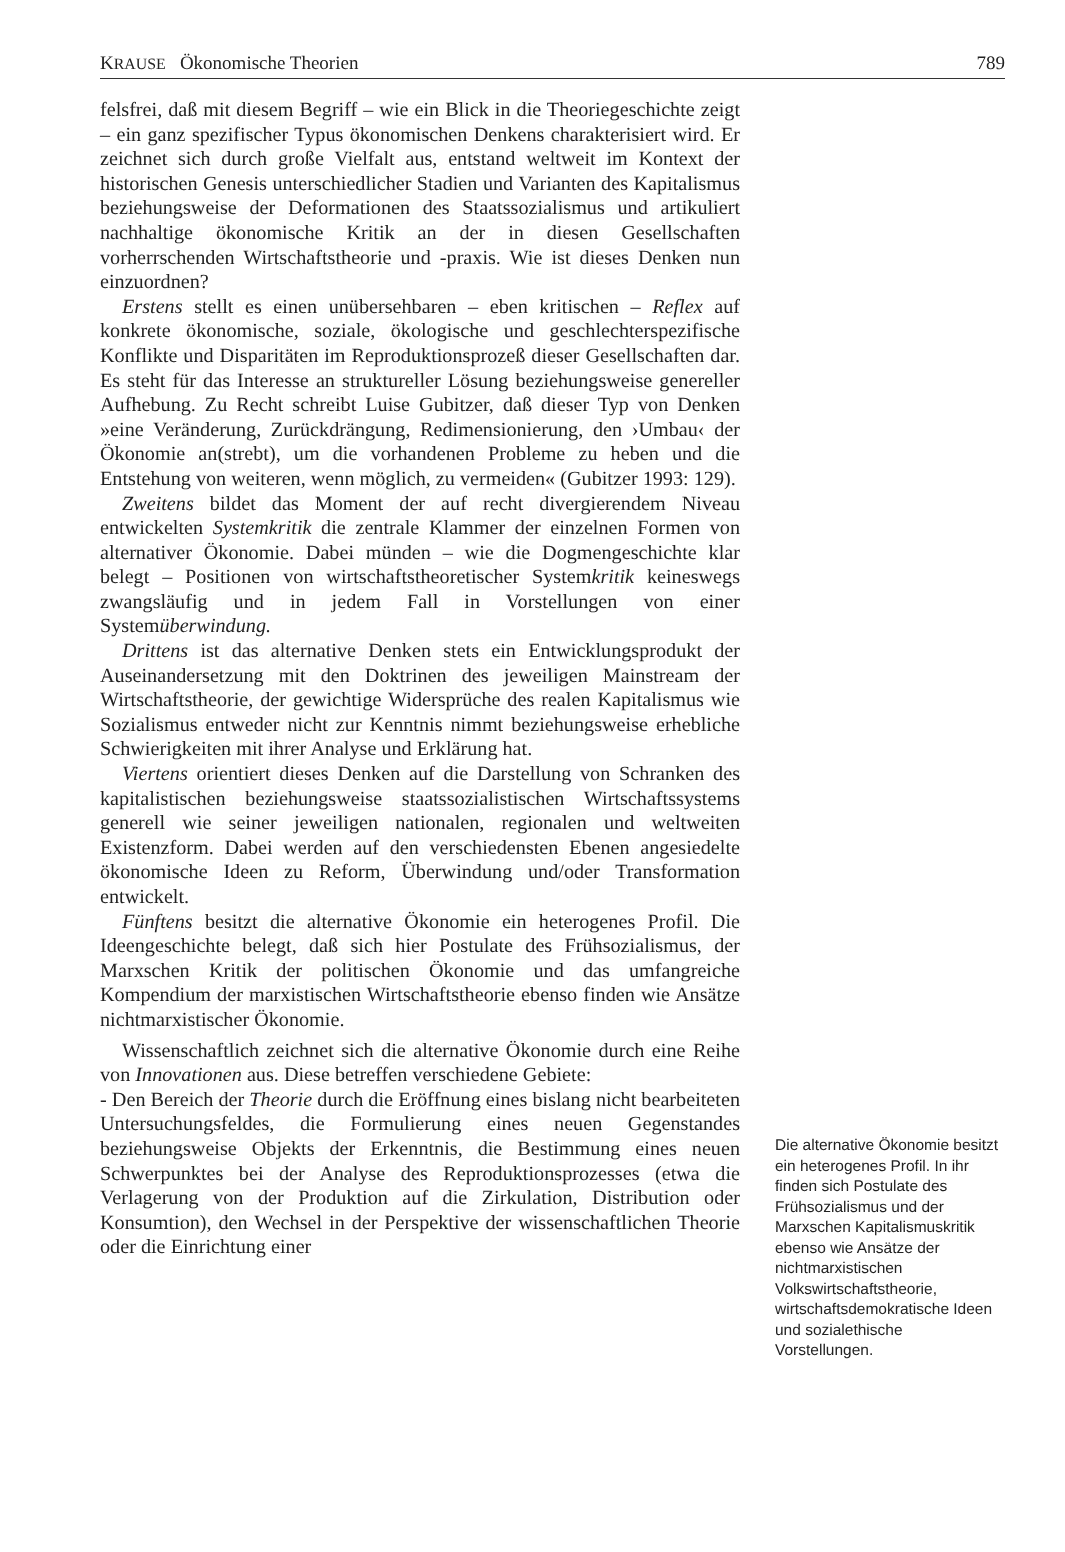KRAUSE Ökonomische Theorien 789
felsfrei, daß mit diesem Begriff – wie ein Blick in die Theoriegeschichte zeigt – ein ganz spezifischer Typus ökonomischen Denkens charakterisiert wird. Er zeichnet sich durch große Vielfalt aus, entstand weltweit im Kontext der historischen Genesis unterschiedlicher Stadien und Varianten des Kapitalismus beziehungsweise der Deformationen des Staatssozialismus und artikuliert nachhaltige ökonomische Kritik an der in diesen Gesellschaften vorherrschenden Wirtschaftstheorie und -praxis. Wie ist dieses Denken nun einzuordnen?
Erstens stellt es einen unübersehbaren – eben kritischen – Reflex auf konkrete ökonomische, soziale, ökologische und geschlechterspezifische Konflikte und Disparitäten im Reproduktionsprozeß dieser Gesellschaften dar. Es steht für das Interesse an struktureller Lösung beziehungsweise genereller Aufhebung. Zu Recht schreibt Luise Gubitzer, daß dieser Typ von Denken »eine Veränderung, Zurückdrängung, Redimensionierung, den ›Umbau‹ der Ökonomie an(strebt), um die vorhandenen Probleme zu heben und die Entstehung von weiteren, wenn möglich, zu vermeiden« (Gubitzer 1993: 129).
Zweitens bildet das Moment der auf recht divergierendem Niveau entwickelten Systemkritik die zentrale Klammer der einzelnen Formen von alternativer Ökonomie. Dabei münden – wie die Dogmengeschichte klar belegt – Positionen von wirtschaftstheoretischer Systemkritik keineswegs zwangsläufig und in jedem Fall in Vorstellungen von einer Systemüberwindung.
Drittens ist das alternative Denken stets ein Entwicklungsprodukt der Auseinandersetzung mit den Doktrinen des jeweiligen Mainstream der Wirtschaftstheorie, der gewichtige Widersprüche des realen Kapitalismus wie Sozialismus entweder nicht zur Kenntnis nimmt beziehungsweise erhebliche Schwierigkeiten mit ihrer Analyse und Erklärung hat.
Viertens orientiert dieses Denken auf die Darstellung von Schranken des kapitalistischen beziehungsweise staatssozialistischen Wirtschaftssystems generell wie seiner jeweiligen nationalen, regionalen und weltweiten Existenzform. Dabei werden auf den verschiedensten Ebenen angesiedelte ökonomische Ideen zu Reform, Überwindung und/oder Transformation entwickelt.
Fünftens besitzt die alternative Ökonomie ein heterogenes Profil. Die Ideengeschichte belegt, daß sich hier Postulate des Frühsozialismus, der Marxschen Kritik der politischen Ökonomie und das umfangreiche Kompendium der marxistischen Wirtschaftstheorie ebenso finden wie Ansätze nichtmarxistischer Ökonomie.
Wissenschaftlich zeichnet sich die alternative Ökonomie durch eine Reihe von Innovationen aus. Diese betreffen verschiedene Gebiete:
- Den Bereich der Theorie durch die Eröffnung eines bislang nicht bearbeiteten Untersuchungsfeldes, die Formulierung eines neuen Gegenstandes beziehungsweise Objekts der Erkenntnis, die Bestimmung eines neuen Schwerpunktes bei der Analyse des Reproduktionsprozesses (etwa die Verlagerung von der Produktion auf die Zirkulation, Distribution oder Konsumtion), den Wechsel in der Perspektive der wissenschaftlichen Theorie oder die Einrichtung einer
Die alternative Ökonomie besitzt ein heterogenes Profil. In ihr finden sich Postulate des Frühsozialismus und der Marxschen Kapitalismuskritik ebenso wie Ansätze der nichtmarxistischen Volkswirtschaftstheorie, wirtschaftsdemokratische Ideen und sozialethische Vorstellungen.